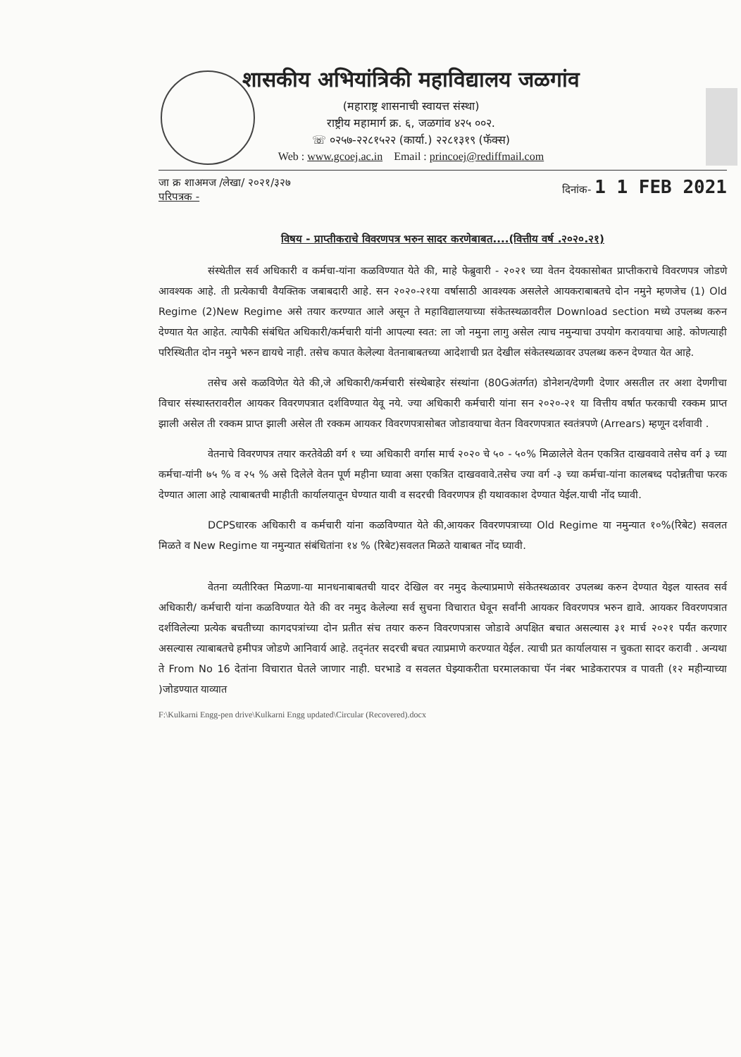शासकीय अभियांत्रिकी महाविद्यालय जळगांव
(महाराष्ट्र शासनाची स्वायत्त संस्था)
राष्ट्रीय महामार्ग क्र. ६, जळगांव ४२५ ००२.
☏ ०२५७-२२८१५२२ (कार्या.) २२८१३१९ (फॅक्स)
Web : www.gcoej.ac.in Email : princoej@rediffmail.com
जा क्र शाअमज /लेखा/ २०२१/३२७
परिपत्रक -
दिनांक- 1 1 FEB 2021
विषय - प्राप्तीकराचे विवरणपत्र भरुन सादर करणेबाबत....(वित्तीय वर्ष .२०२०.२१)
संस्थेतील सर्व अधिकारी व कर्मचा-यांना कळविण्यात येते की, माहे फेब्रुवारी - २०२१ च्या वेतन देयकासोबत प्राप्तीकराचे विवरणपत्र जोडणे आवश्यक आहे. ती प्रत्येकाची वैयक्तिक जबाबदारी आहे. सन २०२०-२१या वर्षासाठी आवश्यक असलेले आयकराबाबतचे दोन नमुने म्हणजेच (1) Old Regime (2)New Regime असे तयार करण्यात आले असून ते महाविद्यालयाच्या संकेतस्थळावरील Download section मध्ये उपलब्ध करुन देण्यात येत आहेत. त्यापैकी संबंधित अधिकारी/कर्मचारी यांनी आपल्या स्वत: ला जो नमुना लागु असेल त्याच नमुन्याचा उपयोग करावयाचा आहे. कोणत्याही परिस्थितीत दोन नमुने भरुन द्यायचे नाही. तसेच कपात केलेल्या वेतनाबाबतच्या आदेशाची प्रत देखील संकेतस्थळावर उपलब्ध करुन देण्यात येत आहे.
तसेच असे कळविणेत येते की,जे अधिकारी/कर्मचारी संस्थेबाहेर संस्थांना (80Gअंतर्गत) डोनेशन/देणगी देणार असतील तर अशा देणगीचा विचार संस्थास्तरावरील आयकर विवरणपत्रात दर्शविण्यात येवू नये. ज्या अधिकारी कर्मचारी यांना सन २०२०-२१ या वित्तीय वर्षात फरकाची रक्कम प्राप्त झाली असेल ती रक्कम प्राप्त झाली असेल ती रक्कम आयकर विवरणपत्रासोबत जोडावयाचा वेतन विवरणपत्रात स्वतंत्रपणे (Arrears) म्हणून दर्शवावी .
वेतनाचे विवरणपत्र तयार करतेवेळी वर्ग १ च्या अधिकारी वर्गास मार्च २०२० चे ५० - ५०% मिळालेले वेतन एकत्रित दाखववावे तसेच वर्ग ३ च्या कर्मचा-यांनी ७५ % व २५ % असे दिलेले वेतन पूर्ण महीना घ्यावा असा एकत्रित दाखववावे.तसेच ज्या वर्ग -३ च्या कर्मचा-यांना कालबध्द पदोन्नतीचा फरक देण्यात आला आहे त्याबाबतची माहीती कार्यालयातून घेण्यात यावी व सदरची विवरणपत्र ही यथावकाश देण्यात येईल.याची नोंद घ्यावी.
DCPSधारक अधिकारी व कर्मचारी यांना कळविण्यात येते की,आयकर विवरणपत्राच्या Old Regime या नमुन्यात १०%(रिबेट) सवलत मिळते व New Regime या नमुन्यात संबंधितांना १४ % (रिबेट)सवलत मिळते याबाबत नोंद घ्यावी.
वेतना व्यतीरिक्त मिळणा-या मानधनाबाबतची यादर देखिल वर नमुद केल्याप्रमाणे संकेतस्थळावर उपलब्ध करुन देण्यात येइल यास्तव सर्व अधिकारी/ कर्मचारी यांना कळविण्यात येते की वर नमुद केलेल्या सर्व सुचना विचारात घेवून सर्वांनी आयकर विवरणपत्र भरुन द्यावे. आयकर विवरणपत्रात दर्शविलेल्या प्रत्येक बचतीच्या कागदपत्रांच्या दोन प्रतीत संच तयार करुन विवरणपत्रास जोडावे अपक्षित बचात असल्यास ३१ मार्च २०२१ पर्यंत करणार असल्यास त्याबाबतचे हमीपत्र जोडणे आनिवार्य आहे. तद्नंतर सदरची बचत त्याप्रमाणे करण्यात येईल. त्याची प्रत कार्यालयास न चुकता सादर करावी . अन्यथा ते From No 16 देतांना विचारात घेतले जाणार नाही. घरभाडे व सवलत घेझ्याकरीता घरमालकाचा पॅन नंबर भाडेकरारपत्र व पावती (१२ महीन्याच्या )जोडण्यात याव्यात
F:\Kulkarni Engg-pen drive\Kulkarni Engg updated\Circular (Recovered).docx